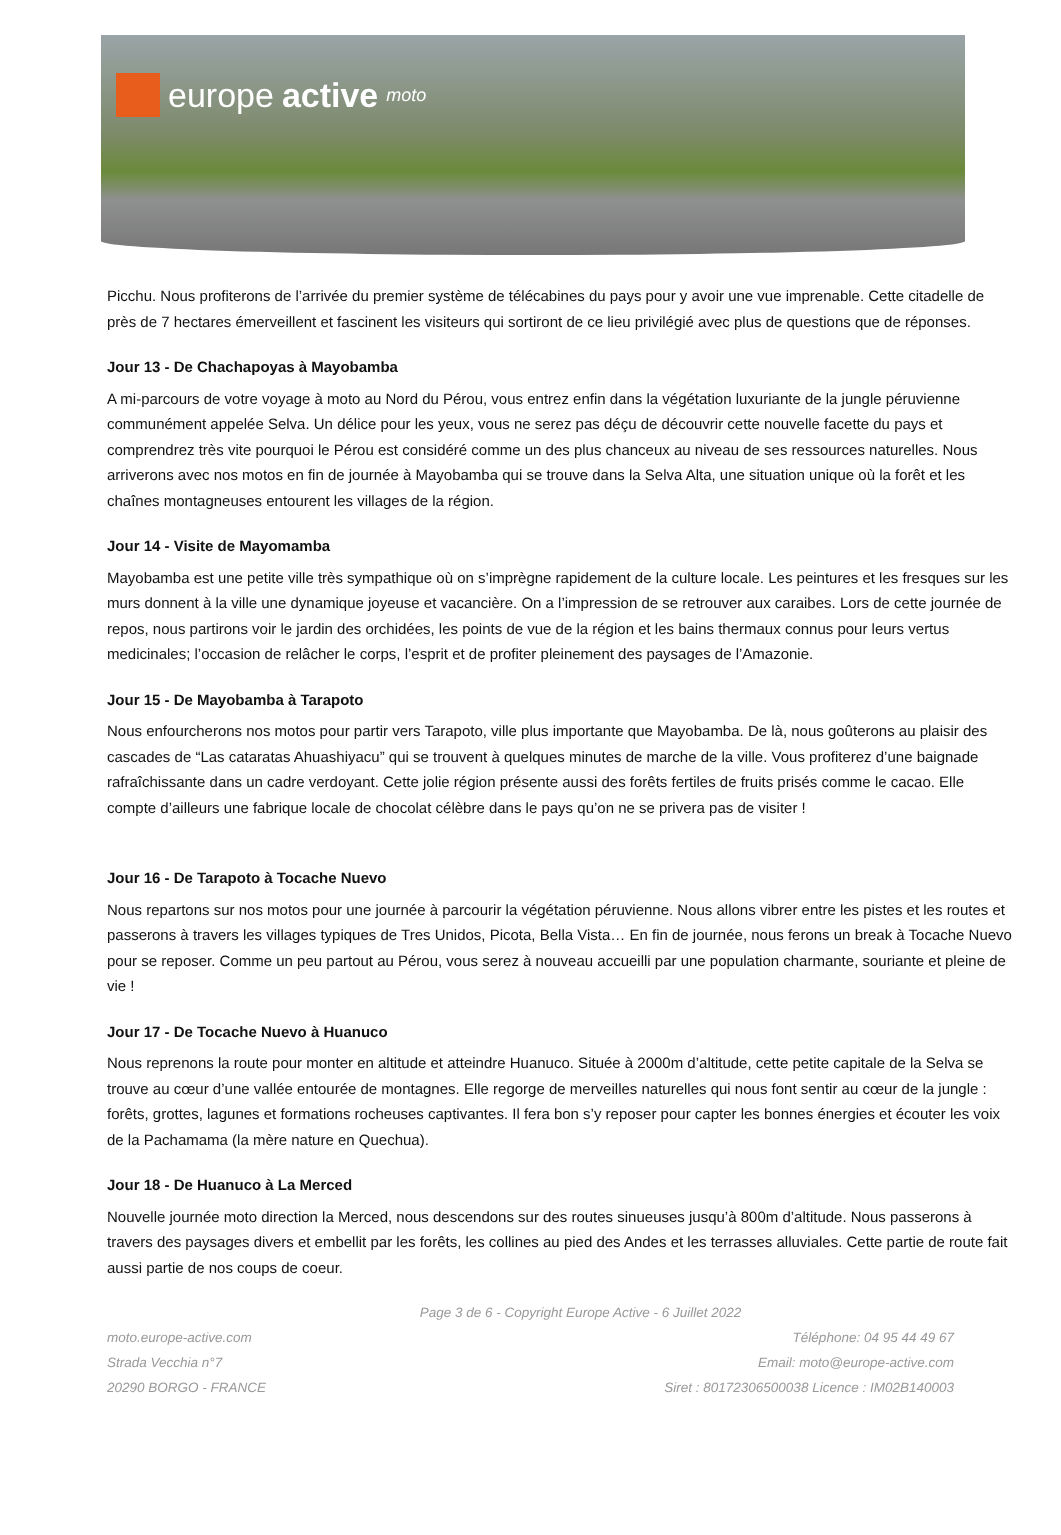europe active moto
Picchu. Nous profiterons de l’arrivée du premier système de télécabines du pays pour y avoir une vue imprenable. Cette citadelle de près de 7 hectares émerveillent et fascinent les visiteurs qui sortiront de ce lieu privilégié avec plus de questions que de réponses.
Jour 13 - De Chachapoyas à Mayobamba
A mi-parcours de votre voyage à moto au Nord du Pérou, vous entrez enfin dans la végétation luxuriante de la jungle péruvienne communément appelée Selva. Un délice pour les yeux, vous ne serez pas déçu de découvrir cette nouvelle facette du pays et comprendrez très vite pourquoi le Pérou est considéré comme un des plus chanceux au niveau de ses ressources naturelles. Nous arriverons avec nos motos en fin de journée à Mayobamba qui se trouve dans la Selva Alta, une situation unique où la forêt et les chaînes montagneuses entourent les villages de la région.
Jour 14 - Visite de Mayomamba
Mayobamba est une petite ville très sympathique où on s’imprègne rapidement de la culture locale. Les peintures et les fresques sur les murs donnent à la ville une dynamique joyeuse et vacancière. On a l’impression de se retrouver aux caraibes. Lors de cette journée de repos, nous partirons voir le jardin des orchidées, les points de vue de la région et les bains thermaux connus pour leurs vertus medicinales; l’occasion de relâcher le corps, l’esprit et de profiter pleinement des paysages de l’Amazonie.
Jour 15 - De Mayobamba à Tarapoto
Nous enfourcherons nos motos pour partir vers Tarapoto, ville plus importante que Mayobamba. De là, nous goûterons au plaisir des cascades de “Las cataratas Ahuashiyacu” qui se trouvent à quelques minutes de marche de la ville. Vous profiterez d’une baignade rafraîchissante dans un cadre verdoyant. Cette jolie région présente aussi des forêts fertiles de fruits prisés comme le cacao. Elle compte d’ailleurs une fabrique locale de chocolat célèbre dans le pays qu’on ne se privera pas de visiter !
Jour 16 - De Tarapoto à Tocache Nuevo
Nous repartons sur nos motos pour une journée à parcourir la végétation péruvienne. Nous allons vibrer entre les pistes et les routes et passerons à travers les villages typiques de Tres Unidos, Picota, Bella Vista… En fin de journée, nous ferons un break à Tocache Nuevo pour se reposer. Comme un peu partout au Pérou, vous serez à nouveau accueilli par une population charmante, souriante et pleine de vie !
Jour 17 - De Tocache Nuevo à Huanuco
Nous reprenons la route pour monter en altitude et atteindre Huanuco. Située à 2000m d’altitude, cette petite capitale de la Selva se trouve au cœur d’une vallée entourée de montagnes. Elle regorge de merveilles naturelles qui nous font sentir au cœur de la jungle : forêts, grottes, lagunes et formations rocheuses captivantes. Il fera bon s’y reposer pour capter les bonnes énergies et écouter les voix de la Pachamama (la mère nature en Quechua).
Jour 18 - De Huanuco à La Merced
Nouvelle journée moto direction la Merced, nous descendons sur des routes sinueuses jusqu’à 800m d’altitude. Nous passerons à travers des paysages divers et embellit par les forêts, les collines au pied des Andes et les terrasses alluviales. Cette partie de route fait aussi partie de nos coups de coeur.
Page 3 de 6 - Copyright Europe Active - 6 Juillet 2022
moto.europe-active.com
Strada Vecchia n°7
20290 BORGO - FRANCE
Téléphone: 04 95 44 49 67
Email: moto@europe-active.com
Siret : 80172306500038 Licence : IM02B140003